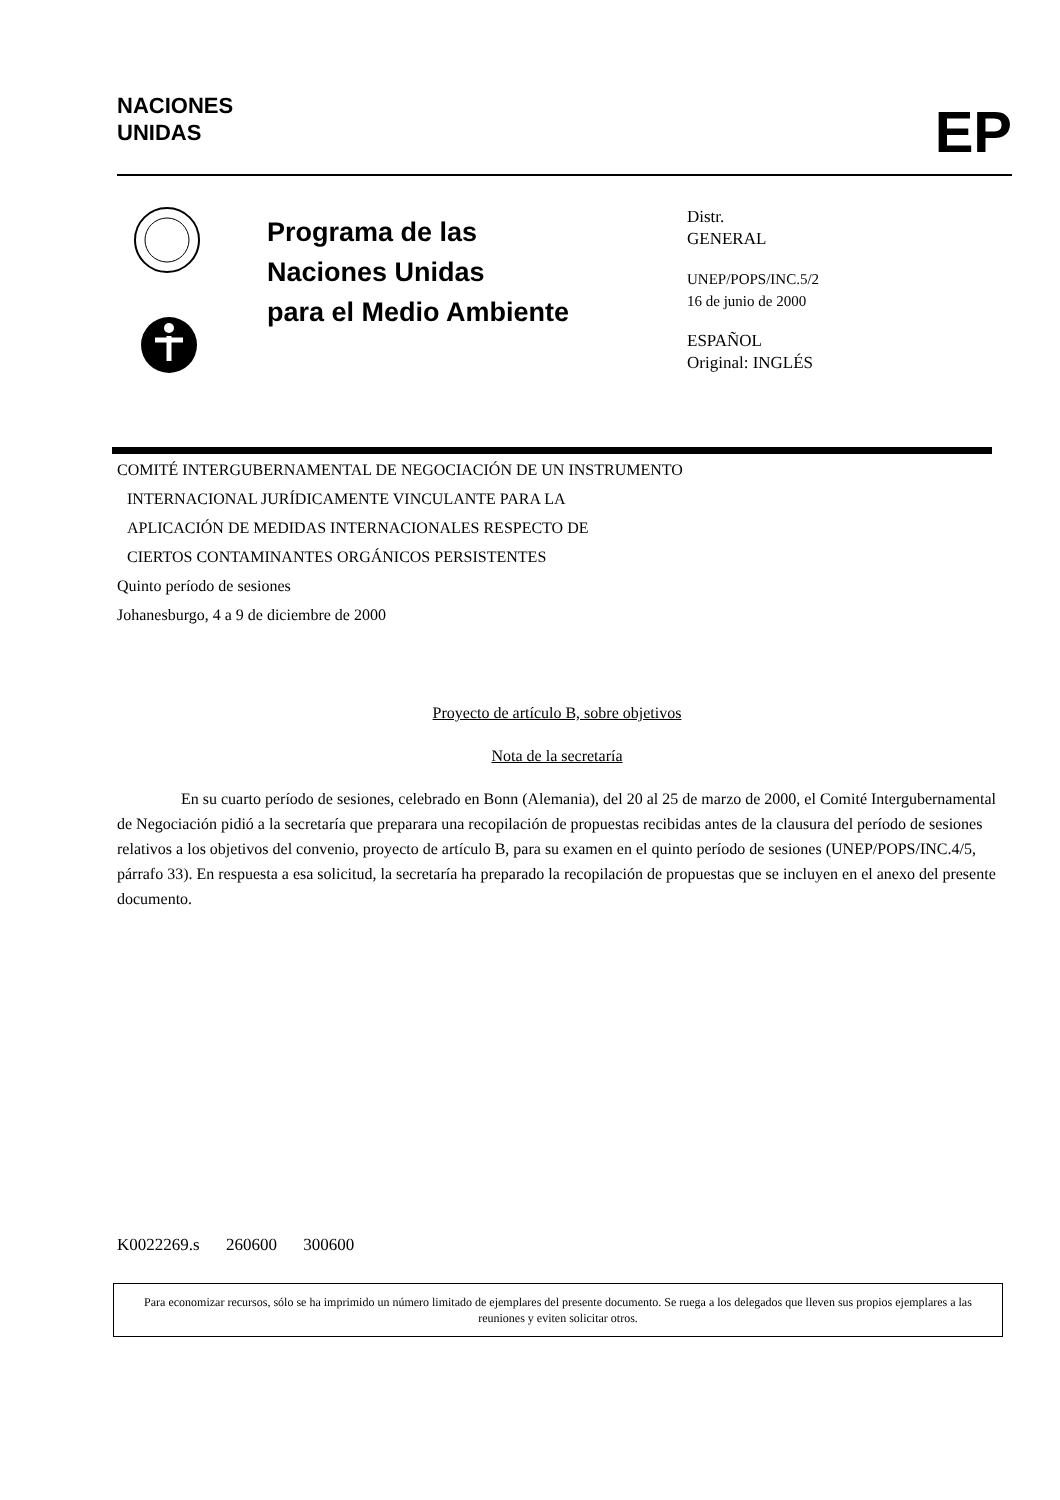NACIONES
UNIDAS
EP
Programa de las
Naciones Unidas
para el Medio Ambiente
Distr.
GENERAL
UNEP/POPS/INC.5/2
16 de junio de 2000
ESPAÑOL
Original: INGLÉS
COMITÉ INTERGUBERNAMENTAL DE NEGOCIACIÓN DE UN INSTRUMENTO
INTERNACIONAL JURÍDICAMENTE VINCULANTE PARA LA
APLICACIÓN DE MEDIDAS INTERNACIONALES RESPECTO DE
CIERTOS CONTAMINANTES ORGÁNICOS PERSISTENTES
Quinto período de sesiones
Johanesburgo, 4 a 9 de diciembre de 2000
Proyecto de artículo B, sobre objetivos
Nota de la secretaría
En su cuarto período de sesiones, celebrado en Bonn (Alemania), del 20 al 25 de marzo de 2000, el Comité Intergubernamental de Negociación pidió a la secretaría que preparara una recopilación de propuestas recibidas antes de la clausura del período de sesiones relativos a los objetivos del convenio, proyecto de artículo B, para su examen en el quinto período de sesiones (UNEP/POPS/INC.4/5, párrafo 33). En respuesta a esa solicitud, la secretaría ha preparado la recopilación de propuestas que se incluyen en el anexo del presente documento.
K0022269.s 260600 300600
Para economizar recursos, sólo se ha imprimido un número limitado de ejemplares del presente documento. Se ruega a los delegados que lleven sus propios ejemplares a las reuniones y eviten solicitar otros.